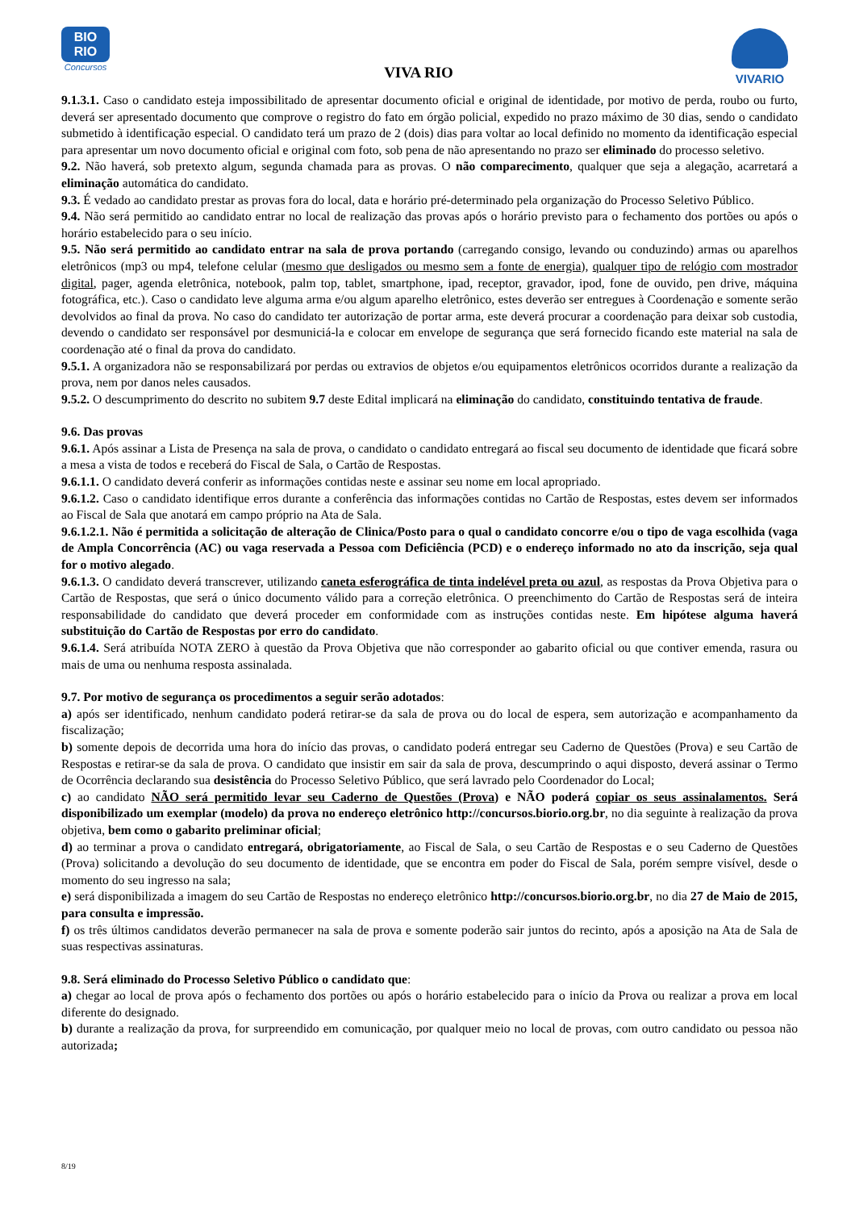BIO
RIO
Concursos
VIVA RIO
VIVARIO
9.1.3.1. Caso o candidato esteja impossibilitado de apresentar documento oficial e original de identidade, por motivo de perda, roubo ou furto, deverá ser apresentado documento que comprove o registro do fato em órgão policial, expedido no prazo máximo de 30 dias, sendo o candidato submetido à identificação especial. O candidato terá um prazo de 2 (dois) dias para voltar ao local definido no momento da identificação especial para apresentar um novo documento oficial e original com foto, sob pena de não apresentando no prazo ser eliminado do processo seletivo.
9.2. Não haverá, sob pretexto algum, segunda chamada para as provas. O não comparecimento, qualquer que seja a alegação, acarretará a eliminação automática do candidato.
9.3. É vedado ao candidato prestar as provas fora do local, data e horário pré-determinado pela organização do Processo Seletivo Público.
9.4. Não será permitido ao candidato entrar no local de realização das provas após o horário previsto para o fechamento dos portões ou após o horário estabelecido para o seu início.
9.5. Não será permitido ao candidato entrar na sala de prova portando (carregando consigo, levando ou conduzindo) armas ou aparelhos eletrônicos (mp3 ou mp4, telefone celular (mesmo que desligados ou mesmo sem a fonte de energia), qualquer tipo de relógio com mostrador digital, pager, agenda eletrônica, notebook, palm top, tablet, smartphone, ipad, receptor, gravador, ipod, fone de ouvido, pen drive, máquina fotográfica, etc.). Caso o candidato leve alguma arma e/ou algum aparelho eletrônico, estes deverão ser entregues à Coordenação e somente serão devolvidos ao final da prova. No caso do candidato ter autorização de portar arma, este deverá procurar a coordenação para deixar sob custodia, devendo o candidato ser responsável por desmuniciá-la e colocar em envelope de segurança que será fornecido ficando este material na sala de coordenação até o final da prova do candidato.
9.5.1. A organizadora não se responsabilizará por perdas ou extravios de objetos e/ou equipamentos eletrônicos ocorridos durante a realização da prova, nem por danos neles causados.
9.5.2. O descumprimento do descrito no subitem 9.7 deste Edital implicará na eliminação do candidato, constituindo tentativa de fraude.
9.6. Das provas
9.6.1. Após assinar a Lista de Presença na sala de prova, o candidato o candidato entregará ao fiscal seu documento de identidade que ficará sobre a mesa a vista de todos e receberá do Fiscal de Sala, o Cartão de Respostas.
9.6.1.1. O candidato deverá conferir as informações contidas neste e assinar seu nome em local apropriado.
9.6.1.2. Caso o candidato identifique erros durante a conferência das informações contidas no Cartão de Respostas, estes devem ser informados ao Fiscal de Sala que anotará em campo próprio na Ata de Sala.
9.6.1.2.1. Não é permitida a solicitação de alteração de Clinica/Posto para o qual o candidato concorre e/ou o tipo de vaga escolhida (vaga de Ampla Concorrência (AC) ou vaga reservada a Pessoa com Deficiência (PCD) e o endereço informado no ato da inscrição, seja qual for o motivo alegado.
9.6.1.3. O candidato deverá transcrever, utilizando caneta esferográfica de tinta indelével preta ou azul, as respostas da Prova Objetiva para o Cartão de Respostas, que será o único documento válido para a correção eletrônica. O preenchimento do Cartão de Respostas será de inteira responsabilidade do candidato que deverá proceder em conformidade com as instruções contidas neste. Em hipótese alguma haverá substituição do Cartão de Respostas por erro do candidato.
9.6.1.4. Será atribuída NOTA ZERO à questão da Prova Objetiva que não corresponder ao gabarito oficial ou que contiver emenda, rasura ou mais de uma ou nenhuma resposta assinalada.
9.7. Por motivo de segurança os procedimentos a seguir serão adotados:
a) após ser identificado, nenhum candidato poderá retirar-se da sala de prova ou do local de espera, sem autorização e acompanhamento da fiscalização;
b) somente depois de decorrida uma hora do início das provas, o candidato poderá entregar seu Caderno de Questões (Prova) e seu Cartão de Respostas e retirar-se da sala de prova. O candidato que insistir em sair da sala de prova, descumprindo o aqui disposto, deverá assinar o Termo de Ocorrência declarando sua desistência do Processo Seletivo Público, que será lavrado pelo Coordenador do Local;
c) ao candidato NÃO será permitido levar seu Caderno de Questões (Prova) e NÃO poderá copiar os seus assinalamentos. Será disponibilizado um exemplar (modelo) da prova no endereço eletrônico http://concursos.biorio.org.br, no dia seguinte à realização da prova objetiva, bem como o gabarito preliminar oficial;
d) ao terminar a prova o candidato entregará, obrigatoriamente, ao Fiscal de Sala, o seu Cartão de Respostas e o seu Caderno de Questões (Prova) solicitando a devolução do seu documento de identidade, que se encontra em poder do Fiscal de Sala, porém sempre visível, desde o momento do seu ingresso na sala;
e) será disponibilizada a imagem do seu Cartão de Respostas no endereço eletrônico http://concursos.biorio.org.br, no dia 27 de Maio de 2015, para consulta e impressão.
f) os três últimos candidatos deverão permanecer na sala de prova e somente poderão sair juntos do recinto, após a aposição na Ata de Sala de suas respectivas assinaturas.
9.8. Será eliminado do Processo Seletivo Público o candidato que:
a) chegar ao local de prova após o fechamento dos portões ou após o horário estabelecido para o início da Prova ou realizar a prova em local diferente do designado.
b) durante a realização da prova, for surpreendido em comunicação, por qualquer meio no local de provas, com outro candidato ou pessoa não autorizada;
8/19